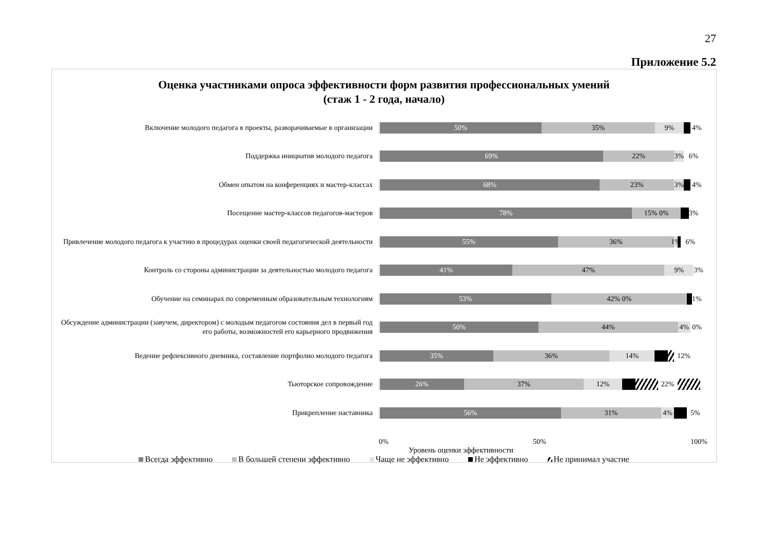27
Приложение 5.2
Оценка участниками опроса эффективности форм развития профессиональных умений
(стаж 1 - 2 года, начало)
Включение молодого педагога в проекты, разворачиваемые в организации
50% 35% 9% 4%
Поддержка инициатив молодого педагога
69% 22% 3% 6%
Обмен опытом на конференциях и мастер-классах
68% 23% 3% 4%
Посещение мастер-классов педагогов-мастеров
78% 15% 0% 3%
Привлечение молодого педагога к участию в процедурах оценки своей педагогической деятельности
55% 36% 1% 6%
Контроль со стороны администрации за деятельностью молодого педагога
41% 47% 9% 3%
Обучение на семинарах по современным образовательным технологиям
53% 42% 0% 1%
Обсуждение администрации (завучем, директором) с молодым педагогом состояния дел в первый год его работы, возможностей его карьерного продвижения
50% 44% 4% 0%
Ведение рефлексивного дневника, составление портфолио молодого педагога
35% 36% 14% 12%
Тьюторское сопровождение
26% 37% 12% 22%
Прикрепление наставника
56% 31% 4% 5%
0% 50% 100%
Уровень оценки эффективности
Всегда эффективно В большей степени эффективно Чаще не эффективно Не эффективно Не принимал участие